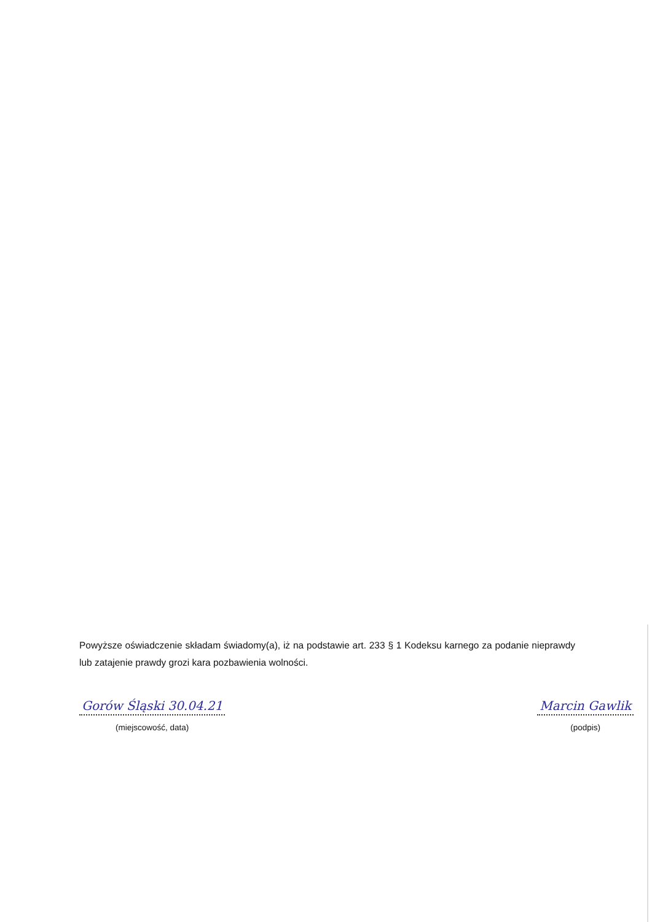Powyższe oświadczenie składam świadomy(a), iż na podstawie art. 233 § 1 Kodeksu karnego za podanie nieprawdy lub zatajenie prawdy grozi kara pozbawienia wolności.
Gorów Śląski 30.04.21
(miejscowość, data)
Marcin Gawlik
(podpis)